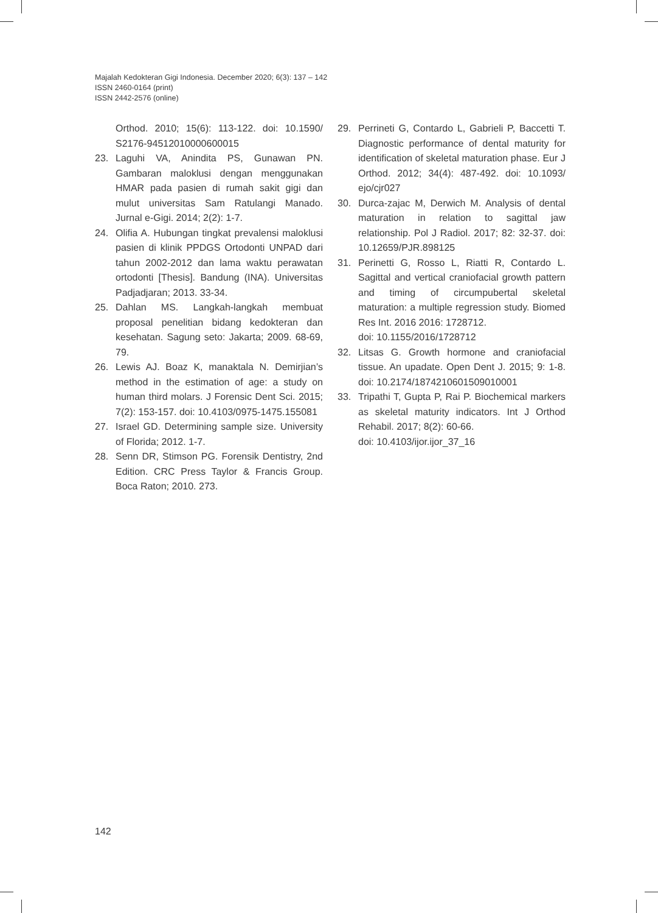Majalah Kedokteran Gigi Indonesia. December 2020; 6(3): 137 – 142
ISSN 2460-0164 (print)
ISSN 2442-2576 (online)
Orthod. 2010; 15(6): 113-122. doi: 10.1590/ S2176-94512010000600015
23. Laguhi VA, Anindita PS, Gunawan PN. Gambaran maloklusi dengan menggunakan HMAR pada pasien di rumah sakit gigi dan mulut universitas Sam Ratulangi Manado. Jurnal e-Gigi. 2014; 2(2): 1-7.
24. Olifia A. Hubungan tingkat prevalensi maloklusi pasien di klinik PPDGS Ortodonti UNPAD dari tahun 2002-2012 dan lama waktu perawatan ortodonti [Thesis]. Bandung (INA). Universitas Padjadjaran; 2013. 33-34.
25. Dahlan MS. Langkah-langkah membuat proposal penelitian bidang kedokteran dan kesehatan. Sagung seto: Jakarta; 2009. 68-69, 79.
26. Lewis AJ. Boaz K, manaktala N. Demirjian’s method in the estimation of age: a study on human third molars. J Forensic Dent Sci. 2015; 7(2): 153-157. doi: 10.4103/0975-1475.155081
27. Israel GD. Determining sample size. University of Florida; 2012. 1-7.
28. Senn DR, Stimson PG. Forensik Dentistry, 2nd Edition. CRC Press Taylor & Francis Group. Boca Raton; 2010. 273.
29. Perrineti G, Contardo L, Gabrieli P, Baccetti T. Diagnostic performance of dental maturity for identification of skeletal maturation phase. Eur J Orthod. 2012; 34(4): 487-492. doi: 10.1093/ ejo/cjr027
30. Durca-zajac M, Derwich M. Analysis of dental maturation in relation to sagittal jaw relationship. Pol J Radiol. 2017; 82: 32-37. doi: 10.12659/PJR.898125
31. Perinetti G, Rosso L, Riatti R, Contardo L. Sagittal and vertical craniofacial growth pattern and timing of circumpubertal skeletal maturation: a multiple regression study. Biomed Res Int. 2016 2016: 1728712.
doi: 10.1155/2016/1728712
32. Litsas G. Growth hormone and craniofacial tissue. An upadate. Open Dent J. 2015; 9: 1-8. doi: 10.2174/1874210601509010001
33. Tripathi T, Gupta P, Rai P. Biochemical markers as skeletal maturity indicators. Int J Orthod Rehabil. 2017; 8(2): 60-66.
doi: 10.4103/ijor.ijor_37_16
142